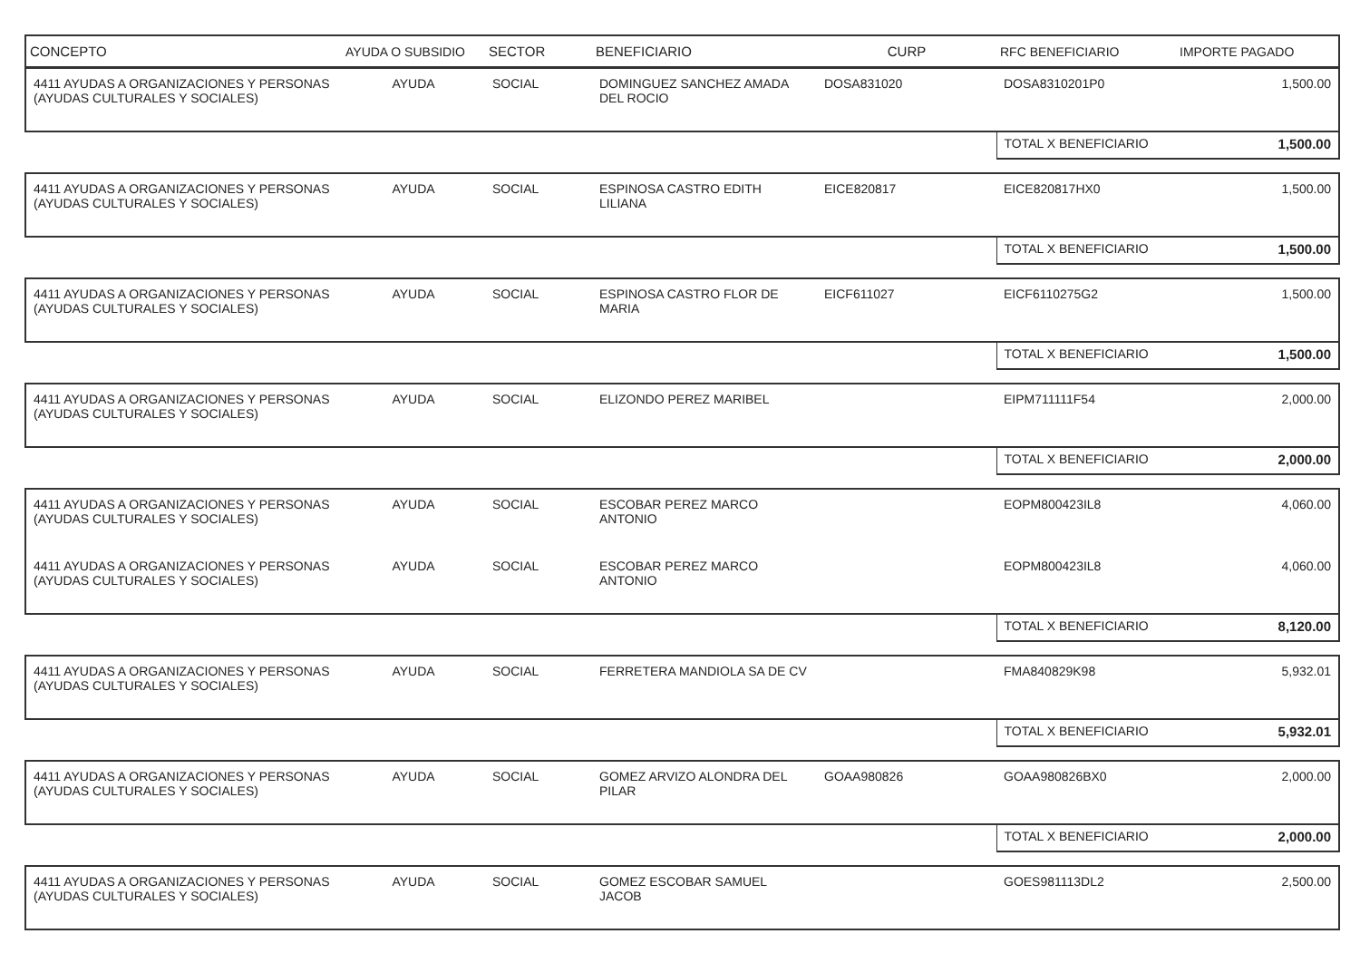| CONCEPTO | AYUDA O SUBSIDIO | SECTOR | BENEFICIARIO | CURP | RFC BENEFICIARIO | IMPORTE PAGADO |
| --- | --- | --- | --- | --- | --- | --- |
| 4411 AYUDAS A ORGANIZACIONES Y PERSONAS (AYUDAS CULTURALES Y SOCIALES) | AYUDA | SOCIAL | DOMINGUEZ SANCHEZ AMADA DEL ROCIO | DOSA831020 | DOSA8310201P0 | 1,500.00 |
| | | | | | TOTAL X BENEFICIARIO | 1,500.00 |
| 4411 AYUDAS A ORGANIZACIONES Y PERSONAS (AYUDAS CULTURALES Y SOCIALES) | AYUDA | SOCIAL | ESPINOSA CASTRO EDITH LILIANA | EICE820817 | EICE820817HX0 | 1,500.00 |
| | | | | | TOTAL X BENEFICIARIO | 1,500.00 |
| 4411 AYUDAS A ORGANIZACIONES Y PERSONAS (AYUDAS CULTURALES Y SOCIALES) | AYUDA | SOCIAL | ESPINOSA CASTRO FLOR DE MARIA | EICF611027 | EICF6110275G2 | 1,500.00 |
| | | | | | TOTAL X BENEFICIARIO | 1,500.00 |
| 4411 AYUDAS A ORGANIZACIONES Y PERSONAS (AYUDAS CULTURALES Y SOCIALES) | AYUDA | SOCIAL | ELIZONDO PEREZ MARIBEL | | EIPM711111F54 | 2,000.00 |
| | | | | | TOTAL X BENEFICIARIO | 2,000.00 |
| 4411 AYUDAS A ORGANIZACIONES Y PERSONAS (AYUDAS CULTURALES Y SOCIALES) | AYUDA | SOCIAL | ESCOBAR PEREZ MARCO ANTONIO | | EOPM800423IL8 | 4,060.00 |
| 4411 AYUDAS A ORGANIZACIONES Y PERSONAS (AYUDAS CULTURALES Y SOCIALES) | AYUDA | SOCIAL | ESCOBAR PEREZ MARCO ANTONIO | | EOPM800423IL8 | 4,060.00 |
| | | | | | TOTAL X BENEFICIARIO | 8,120.00 |
| 4411 AYUDAS A ORGANIZACIONES Y PERSONAS (AYUDAS CULTURALES Y SOCIALES) | AYUDA | SOCIAL | FERRETERA MANDIOLA SA DE CV | | FMA840829K98 | 5,932.01 |
| | | | | | TOTAL X BENEFICIARIO | 5,932.01 |
| 4411 AYUDAS A ORGANIZACIONES Y PERSONAS (AYUDAS CULTURALES Y SOCIALES) | AYUDA | SOCIAL | GOMEZ ARVIZO ALONDRA DEL PILAR | GOAA980826 | GOAA980826BX0 | 2,000.00 |
| | | | | | TOTAL X BENEFICIARIO | 2,000.00 |
| 4411 AYUDAS A ORGANIZACIONES Y PERSONAS (AYUDAS CULTURALES Y SOCIALES) | AYUDA | SOCIAL | GOMEZ ESCOBAR SAMUEL JACOB | | GOES981113DL2 | 2,500.00 |